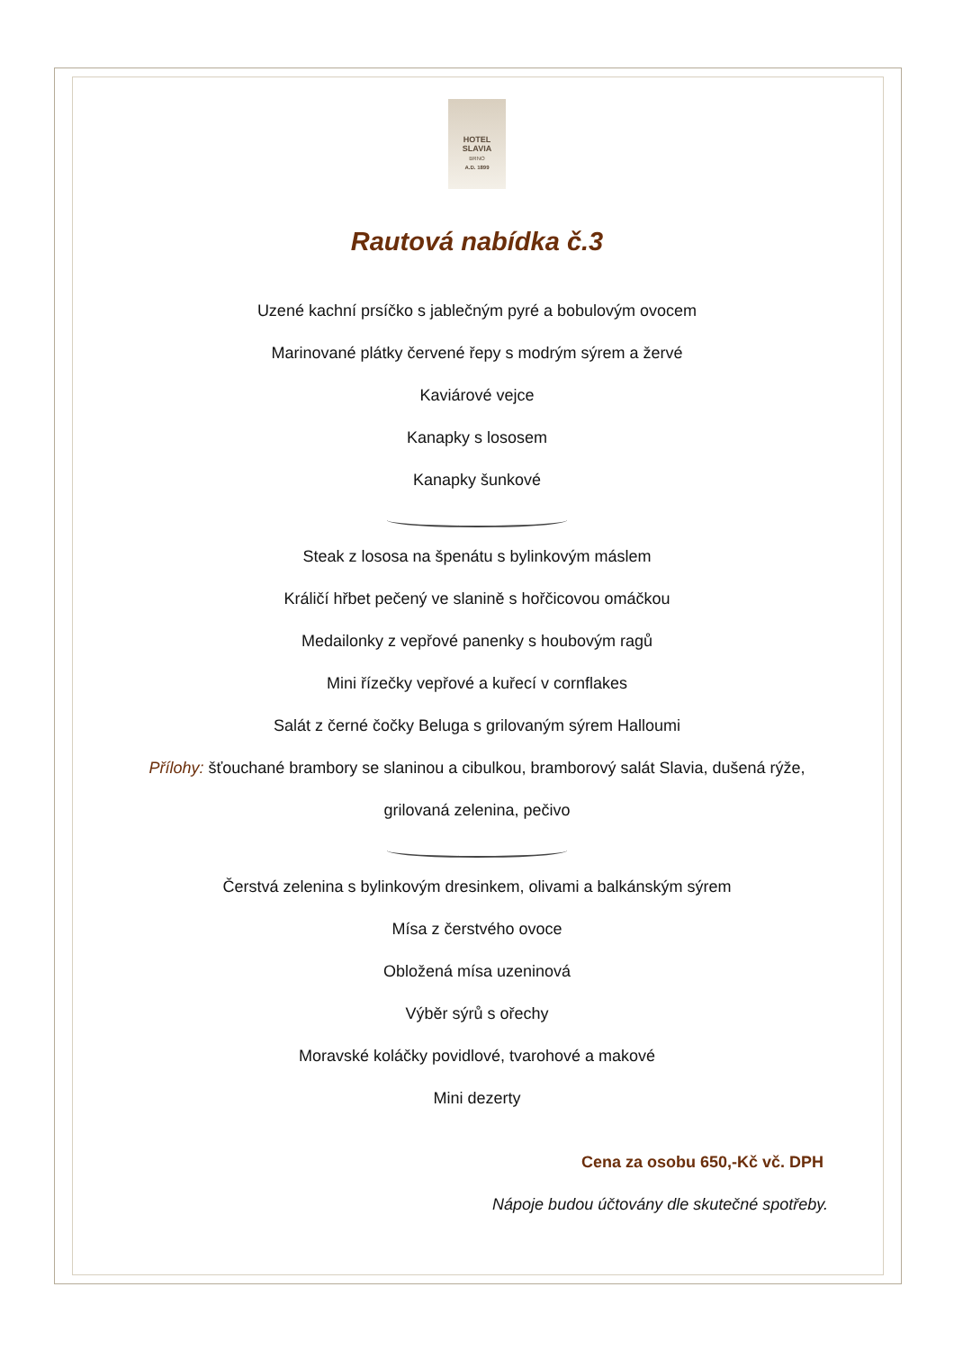HOTEL
SLAVIA
BRNO
A.D. 1899
Rautová nabídka č.3
Uzené kachní prsíčko s jablečným pyré a bobulovým ovocem
Marinované plátky červené řepy s modrým sýrem a žervé
Kaviárové vejce
Kanapky s lososem
Kanapky šunkové
Steak z lososa na špenátu s bylinkovým máslem
Králičí hřbet pečený ve slanině s hořčicovou omáčkou
Medailonky z vepřové panenky s houbovým ragů
Mini řízečky vepřové a kuřecí v cornflakes
Salát z černé čočky Beluga s grilovaným sýrem Halloumi
Přílohy: šťouchané brambory se slaninou a cibulkou, bramborový salát Slavia, dušená rýže,
grilovaná zelenina, pečivo
Čerstvá zelenina s bylinkovým dresinkem, olivami a balkánským sýrem
Mísa z čerstvého ovoce
Obložená mísa uzeninová
Výběr sýrů s ořechy
Moravské koláčky povidlové, tvarohové a makové
Mini dezerty
Cena za osobu 650,-Kč vč. DPH
Nápoje budou účtovány dle skutečné spotřeby.